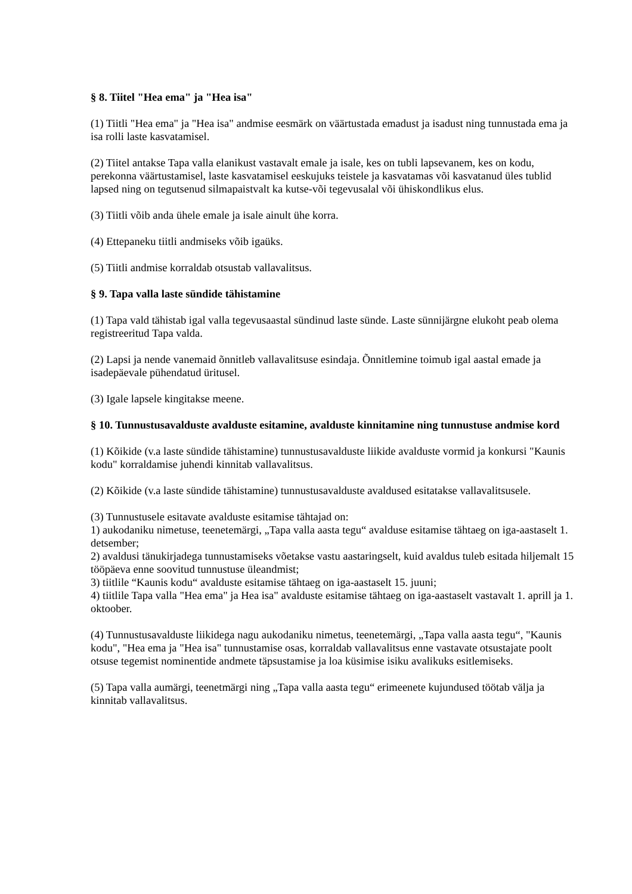§ 8. Tiitel "Hea ema" ja "Hea isa"
(1) Tiitli "Hea ema" ja "Hea isa" andmise eesmärk on väärtustada emadust ja isadust ning tunnustada ema ja isa rolli laste kasvatamisel.
(2) Tiitel antakse Tapa valla elanikust vastavalt emale ja isale, kes on tubli lapsevanem, kes on kodu, perekonna väärtustamisel, laste kasvatamisel eeskujuks teistele ja kasvatamas või kasvatanud üles tublid lapsed ning on tegutsenud silmapaistvalt ka kutse-või tegevusalal või ühiskondlikus elus.
(3) Tiitli võib anda ühele emale ja isale ainult ühe korra.
(4) Ettepaneku tiitli andmiseks võib igaüks.
(5) Tiitli andmise korraldab otsustab vallavalitsus.
§ 9. Tapa valla laste sündide tähistamine
(1) Tapa vald tähistab igal valla tegevusaastal sündinud laste sünde. Laste sünnijärgne elukoht peab olema registreeritud Tapa valda.
(2) Lapsi ja nende vanemaid õnnitleb vallavalitsuse esindaja. Õnnitlemine toimub igal aastal emade ja isadepäevale pühendatud üritusel.
(3) Igale lapsele kingitakse meene.
§ 10. Tunnustusavalduste avalduste esitamine, avalduste kinnitamine ning tunnustuse andmise kord
(1) Kõikide (v.a laste sündide tähistamine) tunnustusavalduste liikide avalduste vormid ja konkursi "Kaunis kodu" korraldamise juhendi kinnitab vallavalitsus.
(2) Kõikide (v.a laste sündide tähistamine) tunnustusavalduste avaldused esitatakse vallavalitsusele.
(3) Tunnustusele esitavate avalduste esitamise tähtajad on:
1) aukodaniku nimetuse, teenetemärgi, „Tapa valla aasta tegu“ avalduse esitamise tähtaeg on iga-aastaselt 1. detsember;
2) avaldusi tänukirjadega tunnustamiseks võetakse vastu aastaringselt, kuid avaldus tuleb esitada hiljemalt 15 tööpäeva enne soovitud tunnustuse üleandmist;
3) tiitlile “Kaunis kodu“ avalduste esitamise tähtaeg on iga-aastaselt 15. juuni;
4) tiitlile Tapa valla "Hea ema" ja Hea isa" avalduste esitamise tähtaeg on iga-aastaselt vastavalt 1. aprill ja 1. oktoober.
(4) Tunnustusavalduste liikidega nagu aukodaniku nimetus, teenetemärgi, „Tapa valla aasta tegu“, "Kaunis kodu", "Hea ema ja "Hea isa" tunnustamise osas, korraldab vallavalitsus enne vastavate otsustajate poolt otsuse tegemist nominentide andmete täpsustamise ja loa küsimise isiku avalikuks esitlemiseks.
(5) Tapa valla aumärgi, teenetmärgi ning „Tapa valla aasta tegu“ erimeenete kujundused töötab välja ja kinnitab vallavalitsus.